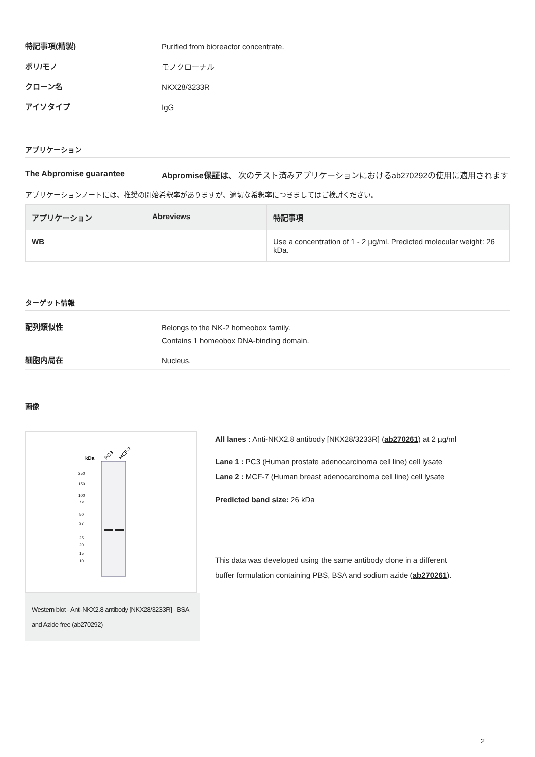特記事項(精製)
Purified from bioreactor concentrate.
ポリ/モノ
モノクローナル
クローン名
NKX28/3233R
アイソタイプ
IgG
アプリケーション
The Abpromise guarantee
Abpromise保証は、 次のテスト済みアプリケーションにおけるab270292の使用に適用されます
アプリケーションノートには、推奨の開始希釈率がありますが、適切な希釈率につきましてはご検討ください。
| アプリケーション | Abreviews | 特記事項 |
| --- | --- | --- |
| WB | | Use a concentration of 1 - 2 µg/ml. Predicted molecular weight: 26 kDa. |
ターゲット情報
配列類似性
Belongs to the NK-2 homeobox family.
Contains 1 homeobox DNA-binding domain.
細胞内局在
Nucleus.
画像
kDa
PC3
MCF-7
250
150
100
75
50
37
25
20
15
10
Western blot - Anti-NKX2.8 antibody [NKX28/3233R] - BSA and Azide free (ab270292)
All lanes : Anti-NKX2.8 antibody [NKX28/3233R] (ab270261) at 2 µg/ml
Lane 1 : PC3 (Human prostate adenocarcinoma cell line) cell lysate
Lane 2 : MCF-7 (Human breast adenocarcinoma cell line) cell lysate
Predicted band size: 26 kDa
This data was developed using the same antibody clone in a different buffer formulation containing PBS, BSA and sodium azide (ab270261).
2